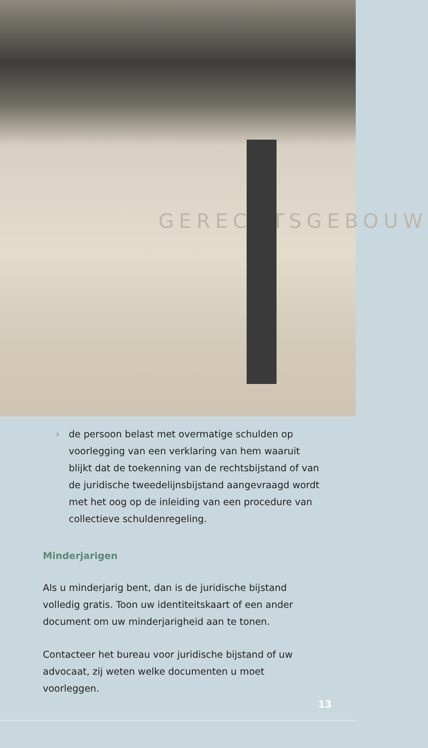GERECHTSGEBOUW
› de persoon belast met overmatige schulden op voorlegging van een verklaring van hem waaruit blijkt dat de toekenning van de rechtsbijstand of van de juridische tweedelijnsbijstand aangevraagd wordt met het oog op de inleiding van een procedure van collectieve schuldenregeling.
Minderjarigen
Als u minderjarig bent, dan is de juridische bijstand volledig gratis. Toon uw identiteitskaart of een ander document om uw minderjarigheid aan te tonen.
Contacteer het bureau voor juridische bijstand of uw advocaat, zij weten welke documenten u moet voorleggen.
13